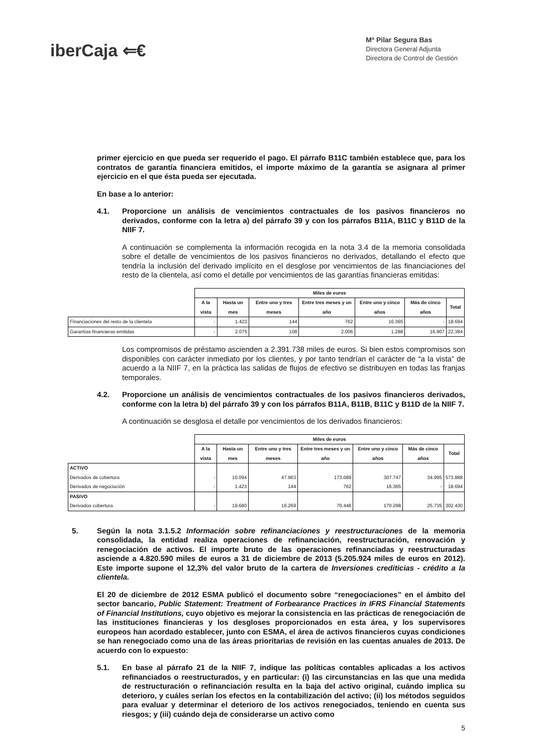iberCaja ⇐€
Mª Pilar Segura Bas
Directora General Adjunta
Directora de Control de Gestión
primer ejercicio en que pueda ser requerido el pago. El párrafo B11C también establece que, para los contratos de garantía financiera emitidos, el importe máximo de la garantía se asignara al primer ejercicio en el que ésta pueda ser ejecutada.
En base a lo anterior:
4.1. Proporcione un análisis de vencimientos contractuales de los pasivos financieros no derivados, conforme con la letra a) del párrafo 39 y con los párrafos B11A, B11C y B11D de la NIIF 7.
A continuación se complementa la información recogida en la nota 3.4 de la memoria consolidada sobre el detalle de vencimientos de los pasivos financieros no derivados, detallando el efecto que tendría la inclusión del derivado implícito en el desglose por vencimientos de las financiaciones del resto de la clientela, así como el detalle por vencimientos de las garantías financieras emitidas:
| | Miles de euros | | | | | | |
| --- | --- | --- | --- | --- | --- | --- | --- |
| | A la vista | Hasta un mes | Entre uno y tres meses | Entre tres meses y un año | Entre uno y cinco años | Más de cinco años | Total |
| Financiaciones del resto de la clientela | - | 1.423 | 144 | 762 | 16.365 | - | 18.694 |
| Garantías financieras emitidas | - | 2.075 | 108 | 2.006 | 1.288 | 16.907 | 22.384 |
Los compromisos de préstamo ascienden a 2.391.738 miles de euros. Si bien estos compromisos son disponibles con carácter inmediato por los clientes, y por tanto tendrían el carácter de “a la vista” de acuerdo a la NIIF 7, en la práctica las salidas de flujos de efectivo se distribuyen en todas las franjas temporales.
4.2. Proporcione un análisis de vencimientos contractuales de los pasivos financieros derivados, conforme con la letra b) del párrafo 39 y con los párrafos B11A, B11B, B11C y B11D de la NIIF 7.
A continuación se desglosa el detalle por vencimientos de los derivados financieros:
| | Miles de euros | | | | | | |
| --- | --- | --- | --- | --- | --- | --- | --- |
| | A la vista | Hasta un mes | Entre uno y tres meses | Entre tres meses y un año | Entre uno y cinco años | Más de cinco años | Total |
| ACTIVO Derivados de cobertura Derivados de negociación | - - | 10.094 1.423 | 47.963 144 | 173.089 762 | 307.747 16.365 | 34.995 - | 573.888 18.694 |
| PASIVO Derivados cobertura | - | 19.680 | 16.269 | 70.448 | 170.298 | 25.735 | 302.430 |
5. Según la nota 3.1.5.2 Información sobre refinanciaciones y reestructuraciones de la memoria consolidada, la entidad realiza operaciones de refinanciación, reestructuración, renovación y renegociación de activos. El importe bruto de las operaciones refinanciadas y reestructuradas asciende a 4.820.590 miles de euros a 31 de diciembre de 2013 (5.205.924 miles de euros en 2012). Este importe supone el 12,3% del valor bruto de la cartera de Inversiones crediticias - crédito a la clientela.
El 20 de diciembre de 2012 ESMA publicó el documento sobre “renegociaciones” en el ámbito del sector bancario, Public Statement: Treatment of Forbearance Practices in IFRS Financial Statements of Financial Institutions, cuyo objetivo es mejorar la consistencia en las prácticas de renegociación de las instituciones financieras y los desgloses proporcionados en esta área, y los supervisores europeos han acordado establecer, junto con ESMA, el área de activos financieros cuyas condiciones se han renegociado como una de las áreas prioritarias de revisión en las cuentas anuales de 2013. De acuerdo con lo expuesto:
5.1. En base al párrafo 21 de la NIIF 7, indique las políticas contables aplicadas a los activos refinanciados o reestructurados, y en particular: (i) las circunstancias en las que una medida de restructuración o refinanciación resulta en la baja del activo original, cuándo implica su deterioro, y cuáles serían los efectos en la contabilización del activo; (ii) los métodos seguidos para evaluar y determinar el deterioro de los activos renegociados, teniendo en cuenta sus riesgos; y (iii) cuándo deja de considerarse un activo como
5